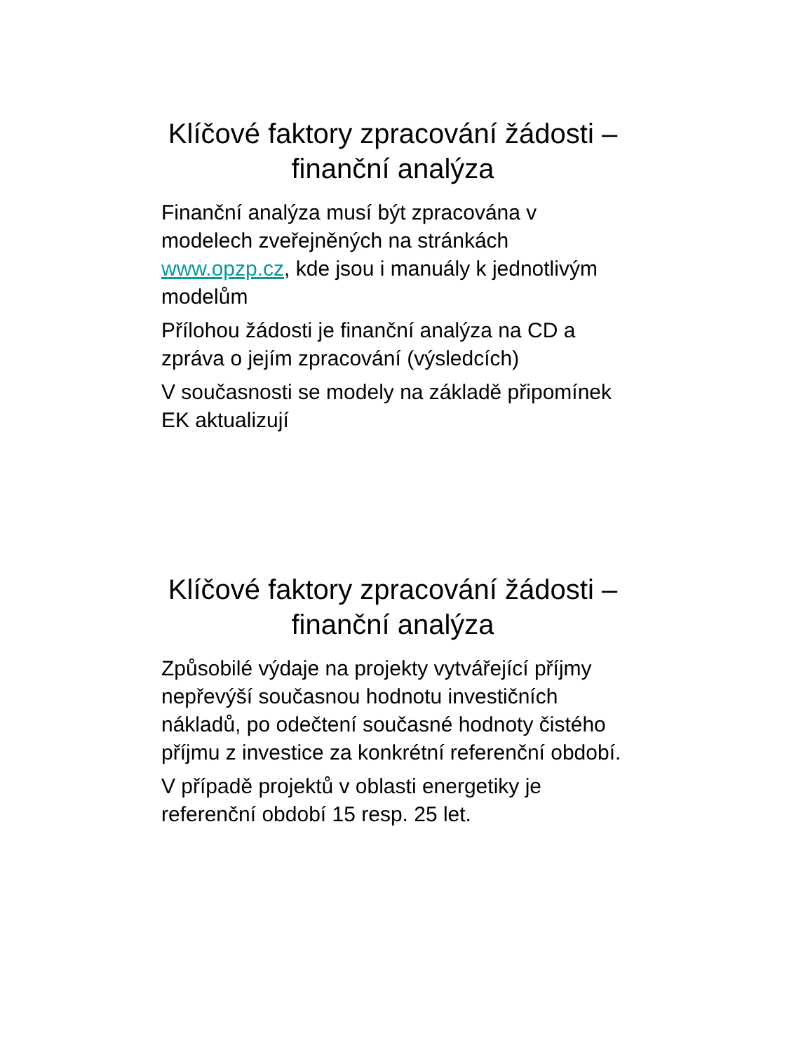Klíčové faktory zpracování žádosti – finanční analýza
Finanční analýza musí být zpracována v modelech zveřejněných na stránkách www.opzp.cz, kde jsou i manuály k jednotlivým modelům
Přílohou žádosti je finanční analýza na CD a zpráva o jejím zpracování (výsledcích)
V současnosti se modely na základě připomínek EK aktualizují
Klíčové faktory zpracování žádosti – finanční analýza
Způsobilé výdaje na projekty vytvářející příjmy nepřevýší současnou hodnotu investičních nákladů, po odečtení současné hodnoty čistého příjmu z investice za konkrétní referenční období.
V případě projektů v oblasti energetiky je referenční období 15 resp. 25 let.